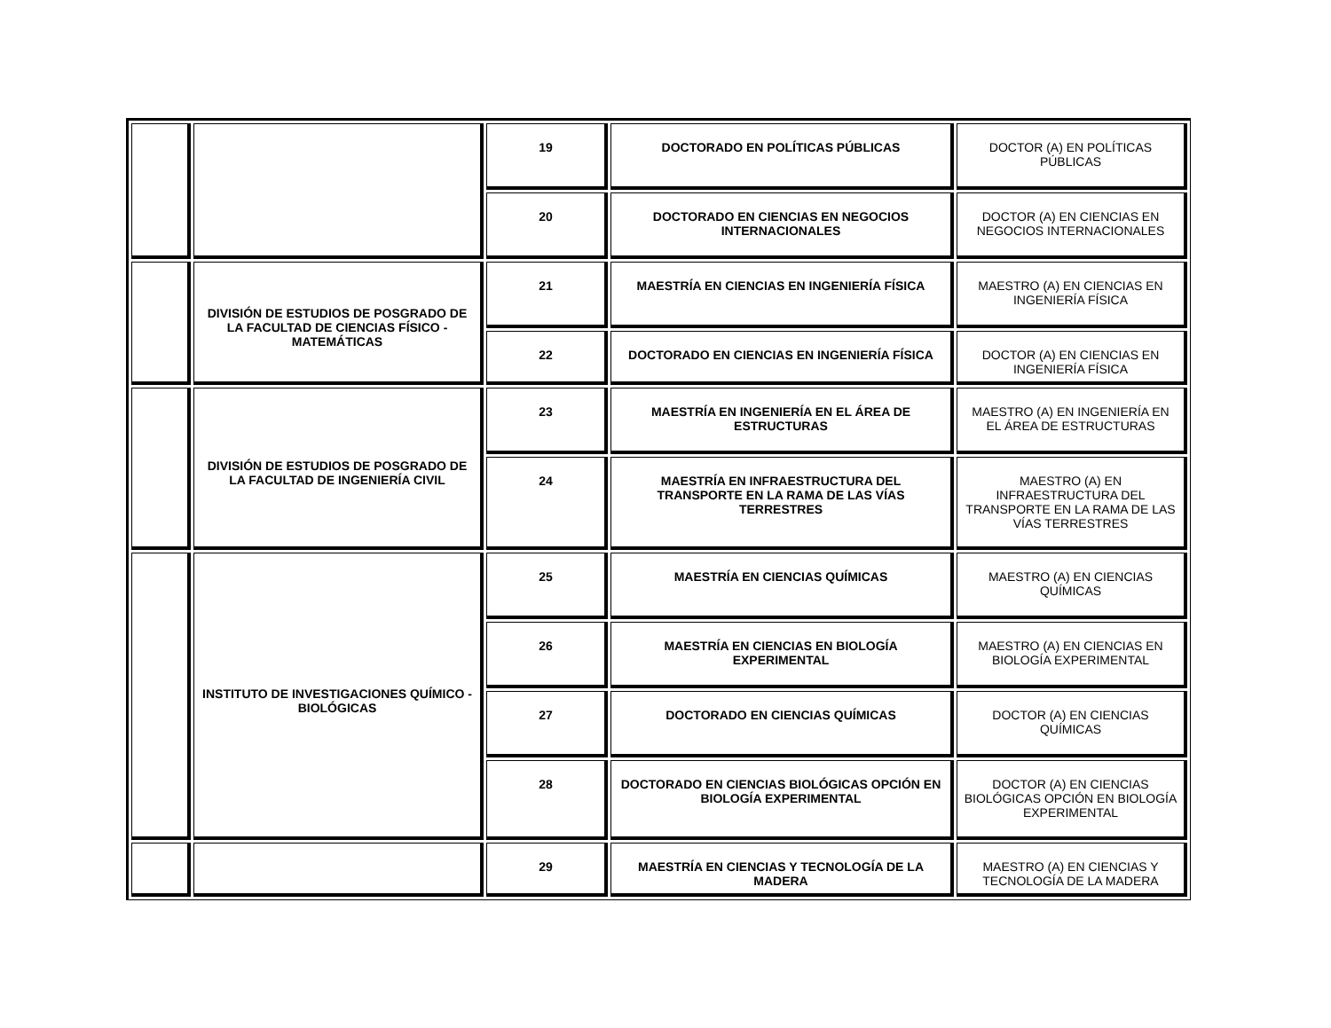| | | 19 | DOCTORADO EN POLÍTICAS PÚBLICAS | DOCTOR (A) EN POLÍTICAS PÚBLICAS |
| | | 20 | DOCTORADO EN CIENCIAS EN NEGOCIOS INTERNACIONALES | DOCTOR (A) EN CIENCIAS EN NEGOCIOS INTERNACIONALES |
| | DIVISIÓN DE ESTUDIOS DE POSGRADO DE LA FACULTAD DE CIENCIAS FÍSICO - MATEMÁTICAS | 21 | MAESTRÍA EN CIENCIAS EN INGENIERÍA FÍSICA | MAESTRO (A) EN CIENCIAS EN INGENIERÍA FÍSICA |
| | | 22 | DOCTORADO EN CIENCIAS EN INGENIERÍA FÍSICA | DOCTOR (A) EN CIENCIAS EN INGENIERÍA FÍSICA |
| | DIVISIÓN DE ESTUDIOS DE POSGRADO DE LA FACULTAD DE INGENIERÍA CIVIL | 23 | MAESTRÍA EN INGENIERÍA EN EL ÁREA DE ESTRUCTURAS | MAESTRO (A) EN INGENIERÍA EN EL ÁREA DE ESTRUCTURAS |
| | | 24 | MAESTRÍA EN INFRAESTRUCTURA DEL TRANSPORTE EN LA RAMA DE LAS VÍAS TERRESTRES | MAESTRO (A) EN INFRAESTRUCTURA DEL TRANSPORTE EN LA RAMA DE LAS VÍAS TERRESTRES |
| | INSTITUTO DE INVESTIGACIONES QUÍMICO - BIOLÓGICAS | 25 | MAESTRÍA EN CIENCIAS QUÍMICAS | MAESTRO (A) EN CIENCIAS QUÍMICAS |
| | | 26 | MAESTRÍA EN CIENCIAS EN BIOLOGÍA EXPERIMENTAL | MAESTRO (A) EN CIENCIAS EN BIOLOGÍA EXPERIMENTAL |
| | | 27 | DOCTORADO EN CIENCIAS QUÍMICAS | DOCTOR (A) EN CIENCIAS QUÍMICAS |
| | | 28 | DOCTORADO EN CIENCIAS BIOLÓGICAS OPCIÓN EN BIOLOGÍA EXPERIMENTAL | DOCTOR (A) EN CIENCIAS BIOLÓGICAS OPCIÓN EN BIOLOGÍA EXPERIMENTAL |
| | | 29 | MAESTRÍA EN CIENCIAS Y TECNOLOGÍA DE LA MADERA | MAESTRO (A) EN CIENCIAS Y TECNOLOGÍA DE LA MADERA |